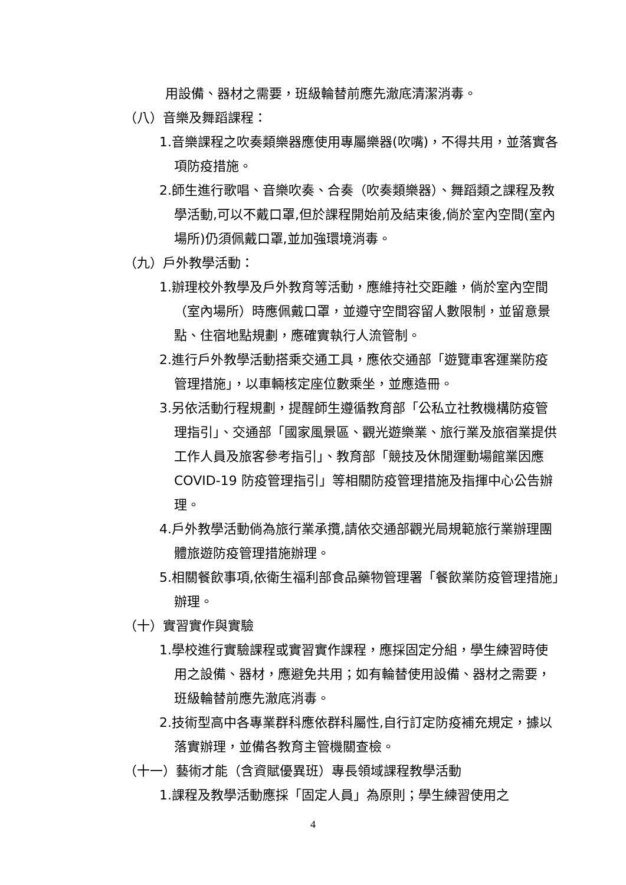用設備、器材之需要，班級輪替前應先澈底清潔消毒。
（八）音樂及舞蹈課程：
1.音樂課程之吹奏類樂器應使用專屬樂器(吹嘴)，不得共用，並落實各項防疫措施。
2.師生進行歌唱、音樂吹奏、合奏（吹奏類樂器）、舞蹈類之課程及教學活動,可以不戴口罩,但於課程開始前及結束後,倘於室內空間(室內場所)仍須佩戴口罩,並加強環境消毒。
（九）戶外教學活動：
1.辦理校外教學及戶外教育等活動，應維持社交距離，倘於室內空間（室內場所）時應佩戴口罩，並遵守空間容留人數限制，並留意景點、住宿地點規劃，應確實執行人流管制。
2.進行戶外教學活動搭乘交通工具，應依交通部「遊覽車客運業防疫管理措施」，以車輛核定座位數乘坐，並應造冊。
3.另依活動行程規劃，提醒師生遵循教育部「公私立社教機構防疫管理指引」、交通部「國家風景區、觀光遊樂業、旅行業及旅宿業提供工作人員及旅客參考指引」、教育部「競技及休閒運動場館業因應 COVID-19 防疫管理指引」等相關防疫管理措施及指揮中心公告辦理。
4.戶外教學活動倘為旅行業承攬,請依交通部觀光局規範旅行業辦理團體旅遊防疫管理措施辦理。
5.相關餐飲事項,依衛生福利部食品藥物管理署「餐飲業防疫管理措施」辦理。
（十）實習實作與實驗
1.學校進行實驗課程或實習實作課程，應採固定分組，學生練習時使用之設備、器材，應避免共用；如有輪替使用設備、器材之需要，班級輪替前應先澈底消毒。
2.技術型高中各專業群科應依群科屬性,自行訂定防疫補充規定，據以落實辦理，並備各教育主管機關查檢。
（十一）藝術才能（含資賦優異班）專長領域課程教學活動
1.課程及教學活動應採「固定人員」為原則；學生練習使用之
4